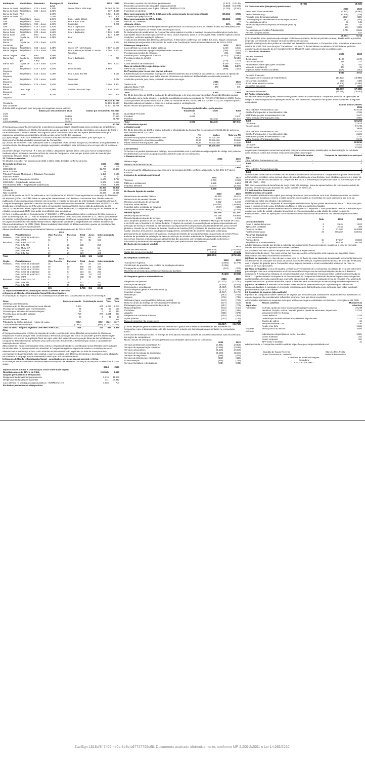| Instituição | Modalidade | Indexador | Encargos (% a.m.) | Garantias | 2024 | 2023 |
| --- | --- | --- | --- | --- | --- | --- |
| Banco do Brasil | Empréstimo | CDI + Juros | 0,33% | Imóvel FBM + 30% dupl. | 19.164 | 25.764 |
| Banco do Brasil | Empréstimo | CDI + Juros | 0,22% | - | 667 | 1.043 |
| Banco do Brasil | FCO | - | 0,91% | - | 1.101 | 1.166 |
| Banco do Brasil | FCO | - | 1,00% | - | 262 | 307 |
| CEF | Empréstimo | Juros | 0,34% | Dupl. + Aplic 500mil | - | 4.818 |
| CEF | Empréstimo | Juros | 0,57% | Aval + Aplic 500k | - | 2.586 |
| CEF | Empréstimo | CDI + Juros | 0,33% | Duplicatas | - | 4.235 |
| CEF | Empréstimo | CDI + Juros | 0,32% | Aval + Duplicatas | 10.440 | - |
| Banco Safra | Empréstimo | CDI + Juros | 1,85% | Aval + Duplicatas | 581 | - |
| Banco Safra | Empréstimo | CDI + Juros | 0,55% | Aval + duplicatas | 1.820 | 6.643 |
| Banco Safra | Limite | Fixo | 6,00% | - | 527 | 1.018 |
| Banco Santander | Capital de giro | CDI + Juros | 0,45% | Aval | 6.008 | - |
| Banco Santander | Capital de giro | CDI + Juros | 0,47% | Aval | - | 6.054 |
| Banco Original | Empréstimo | CDI + Juros | 1,28% | Imóvel DF + 20% Duplic | 7.567 | 10.077 |
| Banco Original | Empréstimo | CDI + Juros | 1,10% | Aval + Alienação Imóvel + Cessão fiduciária | 4.190 | 5.020 |
| Banco Original | Limite | Fixo | 4,95% | - | 719 | - |
| Banco Itaú | Capital de giro | 100% CDI Cetip | 0,62% | Aval + duplicatas | - | 270 |
| Banco Itaú | Capital de giro | CDI + Juros | 0,51% | Aval | 595 | 3.120 |
| Banco Daycoval | Empréstimo | CDI + Juros | 0,54% | Bens Imoveis | 5.698 | - |
| Banco Daycoval | Empréstimo | CDI + Juros | 1,09% | Aval + Aplic 800 Mil | - | 1.167 |
| Banco Daycoval | Empréstimo | CDI + Juros | 0,60% | Duplicatas | - | 1.246 |
| Banco Daycoval | Empréstimo | CDI + Juros | 0,53% | Duplicatas | 3.466 | 4.320 |
| Banco Daycoval | Desc. dupl. | - | 0,79% | Cessão Desconto Dupl. | 1.510 | 1.012 |
| Banco Daycoval | Limite | - | 6,00% | - | 1.105 | 929 |
| | | | | | 65.420 | 80.795 |
| Circulante | | | | | 30.589 | 36.014 |
| Não circulante | | | | | 34.831 | 44.781 |
A dívida está programada para ser paga nos seguintes anos e valores:
| | Saldos por vencimento em 2024 | Saldos por vencimento em 2023 |
| --- | --- | --- |
| 2024 | - | 36.014 |
| 2025 | 30.589 | 20.033 |
| 2026 | 19.674 | 24.748 |
| 2027 em diante | 15.157 | - |
| | 65.420 | 80.795 |
A Companhia acompanha mensalmente o atendimento das premissas estabelecidas pelos contratos de empréstimos com cláusulas restritivas, em 2024 a Companhia deixou de cumprir o Covenant do empréstimo com o banco do Brasil e foi acordado com o banco o Waiver. Isso significa que o banco concordou em não aplicar penalidades ou exigir o pagamento antecipado do empréstimo devido ao não cumprimento das cláusulas.
(i) Capital de giro - Recursos referentes a contratos firmados com instituições contábeis, para aplicação no desenvolvimento das atividades operacionais da Companhia;
(ii) Cessão de recebíveis - São operações onde a Companhia cedeu direitos a Daycoval, recebendo antecipadamente ao vencimento (do direito) após aplicado o deságio negociado; estratégico para hot money uma vez que não há incidência de IOF;
(iii) Limite Cheque empresarial - É a linha de crédito, utilizada em apenas último caso para honrar compromissos mediante algum imprevisto ocorrido no fluxo de caixa da Companhia, uma vez que possui custo de manutenção sobremodo elevado, frente a outras linhas.
12. Tributos a recolher
Os tributos a recolher nos exercícios de 2024 e 2023, estão divididos conforme descrito:
| Descrição do Imposto | 2024 | 2023 |
| --- | --- | --- |
| ICMS | 39 | 129 |
| ICMS Difal (i) | 11.723 | 12.477 |
| PIS e COFINS | 93 | - |
| Tributos Federais, Municipais e Estaduais Parcelados | 1.452 | 2.145 |
| Impostos retidos | 44 | 20 |
| Juros e multas s/ impostos a recolher | 5.675 | 4.777 |
| ICMS Difal – Exigibilidade suspensa (ii) | 8.376 | 9.966 |
| Parcelamento Difal – Exigibilidade suspensa (ii) | 2.905 | 3.388 |
| Total | 30.307 | 32.902 |
| Circulante | 18.641 | 18.887 |
| Não circulante | 11.666 | 14.015 |
(i) Em 05 de janeiro de 2022, foi publicada a Lei Complementar nº 190/2022 que regulamenta a cobrança do diferencial de alíquotas (DIFAL) do ICMS sobre as operações interestaduais com destino a consumidor final. Devido a data da publicação, muitas companhias entraram com processo a respeito do princípio da anterioridade, nonagesimal/anual. A Companhia optou por aguardar a decisão das Ações Diretas de Inconstitucionalidade. Finalmente em 30/11/2024, o STF decidiu que o recolhimento do Difal vale sobre as transações ocorridas 90 dias após a data da publicação da LC 190/2023, respeitando assim, o princípio da noventena. Diante da decisão, a Companhia busca junto as Secretarias de estados, programas de Refis para quitar seus débitos junto aos órgãos;
(ii) Com a publicação da Lei Complementar nº 190/2022, o STF modulou efeitos sobre a cobrança do Difal, somente a partir da homologação da LC. Para as empresas que recolheram DIFAL nos anos anteriores a LC, abriu a possibilidade de solicitar restituição/compensação, exclusivo as empresas que impetraram ação judicial. A Companhia impetrou ação em alguns estados e foi concedida medida liminar, objetivando suspender a exigibilidade dos créditos tributários do Diferencial de Alíquota de ICMS (Difal). Essas medidas incluem tanto os débitos correntes, quanto os parcelamentos, para os estados com decisão favorável.
Abaixo quadro detalhado dos parcelamentos federais e estaduais dos anos de 2024 e 2023:
| 2024 | | | | | | |
| --- | --- | --- | --- | --- | --- | --- |
| Órgão | Parcelamentos | Valor Parcela | Parcelas | Total | Juros | Valor atualizado |
| Federais | Parc. INSS 03 a 08/2020 | 18 | 9 | 162 | 89 | 251 |
| | Parc. IRPJ | 14 | 5 | 70 | 35 | 105 |
| Estadual | Parc. Refis 2023 DF | 1 | 1 | 1 | - | 1 |
| | Parc. Difal PB | 8 | 26 | 208 | - | 208 |
| | Parc. Multa DF | 5 | 10 | 50 | - | 50 |
| | Parc. Difal AM | 24 | 9 | 216 | - | 216 |
| | Parc. Difal PA | 27 | 23 | 621 | - | 621 |
| Total | | 97 | - | 1.328 | 124 | 1.452 |
| 2023 | | | | | | |
| Órgão | Parcelamentos | Valor Parcela | Parcelas | Total | Juros | Valor atualizado |
| Federais | Parc. INSS 04 a 06/2019 | 15 | 6 | 90 | 32 | 122 |
| | Parc. INSS 07 a 10/2019 | 19 | 10 | 190 | 63 | 253 |
| | Parc. INSS 11 a 12/2019 | 14 | 13 | 182 | 53 | 235 |
| | Parc. INSS 01 a 04/2020 | 12 | 17 | 204 | 60 | 264 |
| | Parc. INSS 03 a 08/2020 | 19 | 21 | 399 | 112 | 511 |
| | Parc. IRPJ | 14 | 17 | 238 | 76 | 314 |
| Estadual | Parc. Refis 2023 DF | 1 | 1 | 1 | - | 1 |
| | Parc. Difal PB | 8 | 39 | 312 | - | 312 |
| | Parc. Difal MA | 7 | 19 | 133 | - | 133 |
| Total | | 109 | - | 1.749 | 396 | 2.145 |
13. Imposto de Renda e Contribuição Social correntes e diferidos
a) Imposto de Renda e Contribuição Social Diferidos líquidos
A composição do imposto de renda e da contribuição social diferidos, classificados no ativo, é como segue:
| | 2024 | | | 2023 |
| --- | --- | --- | --- | --- |
| Ativo | Imposto de renda | Contribuição social | Total | Total |
| Diferenças intertemporais: | | | | |
| Compensação de IR e contribuição social diferido | 2.422 | 871 | 3.293 | 3.293 |
| Provisão de comissões para representantes | 71 | 26 | 97 | 174 |
| Provisão para obsolescência nos estoques | 13 | 4 | 17 | 113 |
| Provisão para demandas judiciais | 758 | 273 | 1.031 | 870 |
| CUT OFF | 26 | 9 | 35 | 73 |
| Provisão Perdas Clientes | - | - | - | 967 |
| Tributação de órgãos públicos - regime de caixa | (312) | (112) | (424) | (747) |
| Custo Atribuído de imobilizado | (2.362) | (850) | (3.212) | (3.208) |
| Total do ativo - Alíquota vigentes: 25% IRPJ e 9% CSLL | 616 | 221 | 837 | 1.535 |
Ativo
A Companhia reconhece créditos de imposto de renda e contribuição social diferidos provenientes de diferenças temporárias e sua realização está condicionada a eventos futuros que irão tornar as provisões que lhe deram origem dedutíveis, nos termos da legislação fiscal em vigor, além das expectativas de geração futura de lucros tributáveis da Companhia. Tais créditos não possuem prazo prescricional. Anualmente, a Administração avalia a capacidade de realização destes ativos.
Adicionalmente, estão contemplados nessa rubrica o imposto de renda e a contribuição social diferidos sobre as bases fiscais utilizadas na apuração do lucro tributável. A Companhia registra o imposto de renda e a contribuição social diferidos sobre a diferença entre o custo atribuído do ativo imobilizado registrado na data da transição e sua correspondente base fiscal pelo valor original, o que se constitui uma diferença temporária e dá origem a uma obrigação fiscal diferida a ser paga proporcionalmente à realização dos respectivos bens.
b) Imposto de Renda e Contribuição Social - conciliação entre as despesas nominal e efetiva
A conciliação entre as despesas nominal e efetiva do Imposto de Renda e Contribuição Social para os exercícios é como segue:
| | 2024 | 2023 |
| --- | --- | --- |
| Imposto sobre a renda e Contribuição social sobre lucro líquido | | |
| Resultado antes do IRPJ e da CSLL | (18.562) | 2.527 |
| Adições permanentes e temporárias | | |
| Despesas indedutíveis temporariamente | 9.270 | 11.888 |
| Despesas indedutíveis permanentes | 311 | 15.842 |
| Lucro diferido na venda para órgãos públicos - IN RFB nº21/79. | 3.300 | 704 |
| Exclusões permanentes e temporárias | | |
| Exclusões, receitas não tributadas permanentes | (1.573) | (14.145) |
| Exclusões, provisões não tributadas temporariamente | (6.858) | (13.721) |
| Lucro diferido na venda para órgãos públicos - IN RFB nº21/79. | (1.249) | (3.300) |
| Incentivos Lei do Bem | - | - |
| Base para apuração de IRPJ e CSLL antes da compensação dos prejuízos fiscais | (15.361) | (205) |
| Compensação prejuízo fiscal | - | - |
| Base para apuração de IRPJ e CSLL | (15.361) | (205) |
| IRPJ e CSLL diferidos | - | 70 |
| Alíquota efetiva | 34% | 34% |
As adições e exclusões de efeito permanente apresentadas na conciliação acima se referem a itens não dedutíveis para a apuração do Imposto de Renda e da Contribuição Social.
As declarações de rendimentos da Companhia estão sujeitas à revisão e eventual lançamento adicional por parte das autoridades fiscais durante o prazo de cinco anos. Outros impostos, taxas e contribuições estão também sujeitas a estas condições, conforme legislação aplicável.
O cálculo dos diferidos das diferenças temporárias, é feito sobre a diferença dos saldos dos anos. Segue composição das diferenças temporárias e do imposto de renda e da Contribuição Social reconhecida no ano de 2024 e 2023:
| Diferenças temporárias | 2024 | 2023 |
| --- | --- | --- |
| Lucro diferido na venda de órgãos públicos | 1.249 | 3.300 |
| Provisão de comissões a pagar a representantes comerciais | (285) | (510) |
| Provisão para perdas de estoques | (51) | (333) |
| Provisão para Contingências Judiciais | (3.032) | (2.560) |
| Provisão perdas de clientes | - | (3.949) |
| Cut-Off | (104) | (212) |
| Custo atribuído de imobilizado | 9.449 | 9.437 |
| Base de cálculo Diferenças temporárias | 7.226 | 5.173 |
| IRPJ e CSLL Diferidos | (698) | (320) |
14. Provisões para riscos com causas judiciais
A Administração da Companhia acompanha o desenvolvimento dos processos e discussões e, com base na opinião de seus assessores jurídicos, para todos aqueles processos cujo desfecho desfavorável é considerado provável, é constituída provisão para perda, incluindo principal e encargos.
| | 2024 | 2023 |
| --- | --- | --- |
| Saldo inicial | 2.560 | 2.229 |
| Adições (Nota nº 22) | 472 | 331 |
| Baixas (Nota nº 22) | - | - |
| Total | 3.032 | 2.560 |
Em 31 de dezembro de 2024, a avaliação da administração e de seus assessores jurídicos foram identificadas causas classificadas como perda provável e, portanto, constituído provisão no montante de R$ 3.031 (R$ 2.560 em 2023). Como causas possíveis de ações trabalhistas e cíveis no montante de R$ 224.010 (R$ 100.425 em 2023). A Companhia possui depósitos judiciais vinculados a essas ou a outras causas e contingências.
Abaixo resumo dos processos por esfera:
| | Processos judicializados - polo passivo | | |
| --- | --- | --- | --- |
| | Trabalhista | Cível | Total |
| Quantidade Provável | 3 | - | 3 |
| Provável | 3.031 | - | 3.031 |
| Possível | - | 224.010 | 224.010 |
| Total | 3.031 | 224.010 | 227.041 |
15. Patrimônio líquido
a. Capital social
Em 31 de dezembro de 2024, o capital subscrito e integralizado da Companhia é composto de 69.000.000 de ações no valor nominal de R$ 1,00 cada.
| Acionistas | (%) | Ações | Valor em R$ |
| --- | --- | --- | --- |
| Brasher Participações e Investimentos Ltda. | 33,33 | 23.000.000 | 23.000 |
| MRP Participações e Investimentos Ltda. | 33,33 | 23.000.000 | 23.000 |
| Pátria Gestão e Participações Ltda. | 33,34 | 23.000.000 | 23.000 |
| | 100 | 69.000.000 | 69.000 |
b. Dividendos
Os lucros e as perdas apurados em balanço, em conformidade com o permitido no artigo vigente do código civil, poderão ser distribuídos aos sócios na proporção do capital de cada um na Companhia.
c. Reserva de lucros
| | 2024 | 2023 |
| --- | --- | --- |
| Reserva legal | - | 2.694 |
| Reserva de incentivos fiscais | - | - |
| | - | 2.694 |
A reserva legal foi utilizada para compensar parte do prejuízo de 2024, conforme disposição no Art. 193, § 2º da Lei 6.404/76.
d. Ajustes de avaliação patrimonial
| | 2024 | 2023 |
| --- | --- | --- |
| Terrenos | 3.783 | 3.783 |
| Edifícios e instalações | 5.665 | 5.654 |
| Impostos diferidos | (3.212) | (3.209) |
| | 6.236 | 6.228 |
16. Receita líquida de vendas
| | 2024 | 2023 |
| --- | --- | --- |
| Receita bruta de vendas Pública | 38.418 | 38.415 |
| Receita bruta de vendas Privada | 221.417 | 319.278 |
| Receita na prestação de serviços (i) | 7.652 | 5.433 |
| Impostos sobre vendas | (29.758) | (36.697) |
| Impostos sobre prestação de serviços | (972) | (685) |
| Devoluções e outras deduções | (2.981) | (4.337) |
| Receita líquida | 233.776 | 321.407 |
| Receita líquida de vendas | 227.096 | 316.659 |
| Receita líquida prestação de serviços | 6.680 | 4.748 |
(i) A Companhia participou de um pregão eletrônico em outubro de 2022 com a Secretaria Municipal de Saúde de Goiás e em 2024 com a Secretaria do Distrito Federal. O objetivo do contrato é a contratação de empresa especializada em prestação de serviços referente ao atendimento e acompanhamento de pacientes insulinodependentes, para controle glicêmico, através de um Sistema de Infusão Contínua de Insulina (SICI) e Sistema de Monitorização para Glicemia Capilar, insumos, treinamento, instalação de equipamento, atendimento de paciente, educação continuada, gerenciamento de dados sobre o tratamento, emissão de relatório de acompanhamento, manutenção do Centro Físico, auditoria de qualidade de prestação de serviço satisfação do usuário independente. Na prestação de serviços, fornecemos insumos, estrutura para os atendimentos dos pacientes com profissionais da saúde, enfermeira e nutricionista (contratamos uma empresa terceirizada para prestar esses atendimentos).
17. Custo da mercadoria vendida
| | 2024 | 2023 |
| --- | --- | --- |
| Custo das mercadorias | (195.839) | (275.832) |
| Custo dos serviços prestados | (3.014) | (2.304) |
| | (198.853) | (278.136) |
18. Despesas comerciais
| | 2024 | 2023 |
| --- | --- | --- |
| Transporte e logística | (3.863) | (5.274) |
| Constituição de provisão para créditos de liquidação duvidosa | (1.396) | - |
| Propaganda e publicidade | (167) | (257) |
| Reversão de provisão para créditos de liquidação duvidosa | - | 2.880 |
| | (5.426) | (2.651) |
19. Despesas gerais e administrativas
| | 2024 | 2023 |
| --- | --- | --- |
| Despesas com pessoal | (12.741) | (12.700) |
| Prestação de serviços | (8.754) | (9.916) |
| Depreciação e amortização | (1.353) | (1.222) |
| Outras despesas gerais e administrativas (i) | (1.212) | (1.268) |
| Impostos e taxas | (1.157) | (1.176) |
| Manutenção | (957) | (755) |
| Seguros | (790) | (745) |
| Utilidades (água, energia elétrica, telefone, outros) | (641) | (708) |
| Multa no atraso da entrega de mercadorias revendidas (ii) | (577) | (119) |
| Embalagem para condicionamento de produto | (512) | (721) |
| Multas dedutíveis | (441) | (190) |
| Pró-labore | (387) | (366) |
| Aluguéis | (385) | (374) |
| Despesa com cartório e licitação | (319) | (357) |
| Ações judiciais | (291) | (149) |
| Baixa de impostos não recuperáveis | - | (2) |
| | (30.517) | (30.768) |
i) Outras despesas gerais e administrativas referem-se a gastos decorrentes da manutenção das atividades da Companhia e que, individualmente, não são materiais em relação aos demais gastos apresentados na composição acima;
ii) Se trata de multas por atraso na entrega de mercadorias faturadas através de processos licitatórios. São reconhecidas por regime de competência.
Abaixo relação de principais serviços prestados nas atividades operacionais da companhia:
| | 2024 | 2023 |
| --- | --- | --- |
| Serviços profissionais contratados PJ | (2.841) | (2.851) |
| Serviços de representação comercial | (2.058) | (2.545) |
| Serviços advocatícios | (1.425) | (2.052) |
| Serviços de tecnologia da informação | (1.133) | (1.119) |
| Serviços de segurança | (486) | (441) |
| Serviços de Assessoria e Consultoria | (362) | (436) |
| Outros serviços | (318) | (231) |
| Serviços Contábeis e de Auditoria | (131) | (241) |
| | (8.754) | (9.916) |
20. Outras receitas (despesas) operacionais
| | 2024 | 2023 |
| --- | --- | --- |
| Perda com títulos recebíveis | (7.442) | (4.092) |
| Perdas definitivas (i) | (1.339) | (728) |
| Provisão para demandas judiciais | (472) | (331) |
| Constituição para obsolescência em estoque (Nota 6 | (51) | (333) |
| Recuperação de ativo | 96 | 145 |
| Reversão de provisão de perda de estoque (Nota 6) | 333 | 54 |
| Outras | 554 | 1.889 |
| Recuperação de Créditos Tributários(ii) | 2.714 | 8.569 |
| Receita com precatórios | - | 542 |
| | (5.607) | 5.715 |
(i) A companhia optou pela baixa de estoque conforme vencimento, dentro do período corrente, devido a isso a provisão de perda, corresponde ao estoque vencido no último mês do ano;
(ii) Após orientação da área jurídica e consultas nas Secretarias de estados, a Companhia optou por efetuar a baixa dos débitos de ICMS Difal com situação "Cancelados" nas Sefaz's. Esses débitos se referem a ICMS Difal de períodos anteriores a homologação da Lei Complementar nº 190/2022, cujas cobranças são inconstitucionais;
21. Resultado financeiro
| | 2024 | 2023 |
| --- | --- | --- |
| Receita financeira | | |
| Juros ativos | 4.183 | 4.672 |
| Descontos obtidos | 119 | 222 |
| Rendimentos sobre aplicações contábeis | 92 | 162 |
| Variação monetária (i) | 474 | 95 |
| Impostos sobre receitas contábeis | (226) | (240) |
| | 4.642 | 4.911 |
| Despesa financeira | | |
| Encargos sobre contratos de empréstimos | (14.422) | (14.886) |
| Descontos concedidos | (50) | (138) |
| Juros sobre atrasos e multas | (1.709) | (2.599) |
| Despesas bancárias | (396) | (328) |
| | (16.577) | (17.951) |
| Resultado Financeiro | (11.935) | (13.040) |
22. Partes relacionadas
No decorrer de suas operações, direitos e obrigações foram contraídos entre a Companhia, oriundas de operações de compra e venda de produtos e operações de mútuo. Os saldos da Companhia com partes relacionadas têm a seguinte composição:
| | Saldos ativos Clientes |
| --- | --- |
| | 2024 |
| FBM Indústria Farmacêutica Ltda. | 103.148 |
| Brashe Participações e Investimentos Ltda. | 4.186 |
| MRP Participações e Investimentos Ltda. | 3.947 |
| Pátria Gestão e Participações Ltda. | 3.981 |
| Total | 115.262 |
| Circulante | 27.513 |
| Não circulante | 87.749 |
| | 2023 |
| FBM Indústria Farmacêutica Ltda. | 97.423 |
| Brashe Participações e Investimentos Ltda. | 2.081 |
| MRP Participações e Investimentos Ltda. | 2.231 |
| Pátria Gestão e Participações Ltda. | 2.076 |
| Total | 103.811 |
| Circulante | 42.811 |
| Não circulante | 61.000 |
As principais transações comerciais realizadas com partes relacionadas, classificados na demonstração do resultado como receita e custos das vendas, estão demonstrados como segue:
| | Receita de vendas | Compras de mercadorias e serviços |
| --- | --- | --- |
| 2024 | | |
| FBM Indústria Farmacêutica Ltda. | - | 1 |
| Total | - | 1 |
| 2023 | | |
| FBM Indústria Farmacêutica Ltda. | - | 1 |
| Total | - | 1 |
As condições comerciais e contábeis são estabelecidas de comum acordo entre a Companhia e as partes relacionadas.
A Companhia considera como pessoal-chave de sua administração a sua diretoria, suas atividades envolvem o poder de decisão e o controle das atividades da Companhia. Em 2024, a remuneração do pessoal-chave da administração foi de R$ 180 (2023 – 180).
Não houve concessão de benefícios de longo prazo pós-emprego, plano de aposentadoria, de rescisão de contrato de trabalho nem remuneração baseada em ações durante os exercícios.
23. Instrumentos financeiros
Gestão do risco de capital
A Companhia administra seu capital, para assegurar que ela possa continuar com suas atividades normais, ao mesmo tempo em que maximiza o retorno a todas as partes interessadas ou envolvidas em suas operações, por meio da otimização do saldo das dívidas e do patrimônio.
A estrutura de capital da Companhia é formada pelo endividamento líquido (dívida detalhada na Nota 11, deduzidos pelo caixa e equivalentes de caixa, detalhados na Nota 4 e pelo seu patrimônio líquido).
A Administração revisa periodicamente a estrutura de capital da Companhia. Como parte dessa revisão, a Administração considera o custo de capital, a liquidez dos ativos, os riscos associados a cada classe de capital e o grau de endividamento. Todas as operações com instrumentos financeiros estão reconhecidas nas demonstrações contábeis, sendo:
| | Nota | 2024 | 2023 |
| --- | --- | --- | --- |
| Custo amortizado | | | |
| Caixa e saldos de bancos | 4 | 2.645 | 1.524 |
| Aplicações contábeis | 4 | 3.440 | 489 |
| Contas a receber | 5 | 31.302 | 60.5398 |
| Partes relacionadas | 24 | 115.262 | 103.811 |
| Passivos financeiros | | | |
| Custo amortizado | | | |
| Fornecedores | 10 | 57.667 | 63.803 |
| Empréstimos e financiamentos | 11 | 65.420 | 80.795 |
A Administração entende que devido à natureza dos instrumentos financeiros ativos e passivos, o valor de mercado desses instrumentos se aproxima dos valores contábeis.
A Companhia não tem a prática de operar com derivativos especulativos.
Gerenciamento de riscos - No curso normal das suas operações, a Companhia está exposta aos seguintes riscos relacionados aos seus instrumentos financeiros:
(a) Risco de mercado: é o risco de que o valor justo ou os fluxos de caixa futuros de determinado instrumento financeiro oscilem devido às variações nas taxas de juros e índices de correção. O gerenciamento do risco de mercado é efetuado com o objetivo de garantir que a Companhia esteja exposta somente a níveis considerados aceitáveis de risco no contexto de suas operações;
(b) Risco de liquidez: o risco de liquidez consiste na eventualidade de a Companhia não dispor de recursos suficientes para cumprir com seus compromissos em função dos diferentes prazos de realização/liquidação de seus direitos e obrigações. A Companhia estrutura os vencimentos dos seus empréstimos e financiamentos conforme demonstrado na Nota 11. O gerenciamento da liquidez e do fluxo de caixa da Companhia é efetuado diariamente pelas áreas de gestão da Companhia, de modo a garantir que a geração operacional de caixa e a captação prévia de recursos e/ou aportes de capitais dos cotistas, quando necessária, sejam suficientes para a manutenção do seu cronograma de compromissos;
(c) Risco de crédito: É avaliado conforme em bases históricas pela Administração. A provisão para créditos de liquidação duvidosa é calculada em montante considerado pela Administração como suficiente para cobrir eventuais perdas na realização dos créditos.
24. Cobertura de seguros (não auditado)
É política da Companhia manter cobertura de seguros por montantes que, baseado em análises de seus assessores na área de seguros, são considerados suficientes para fazer face aos riscos envolvidos.
A Companhia apresenta as seguintes principais apólices de seguro contratadas com terceiros, com vigência até 2025:
| Bens segurados | Riscos cobertos | Montante da cobertura |
| --- | --- | --- |
| Patrimônio | Incêndio, queda de raio e explosão de qualquer natureza | 73.238 |
| | Vendaval, furação, ciclone, tornado, granito, queda de aeronaves, impacto de veículos terrestres e fumaça | 22.153 |
| | Danos elétricos | 1.329 |
| | Deterioração de mercadorias em ambientes frigorificados | 2.215 |
| | Quebra de vidros | 66 |
| | Responsabilidade Civil | 1.030 |
| | Roubo e/ou furto | 1.000 |
| Frota de veículos | Perda parcial do veículo | 100% |
| | Indenização integral (danos, roubo, incêndio) | 100% |
| | Danos materiais | 200 |
| | Danos corporais | 200 |
| | APP morte e invalidez | 20 |
Adicionalmente, a Companhia mantém apólices específicas para responsabilidade civil.
Brandão de Sousa Rezende
Diretor Financeiro e Comercial
Marcelo Reis Perillo
Diretor Administrativo
Christiane da Silveira Rodrigues
Contadora
CRC-GO 025296/O
ZapSign 1515cf5f-7400-4e0b-8b6c-b67727708c68. Documento assinado eletronicamente, conforme MP 2.200-2/2001 e Lei 14.063/2020.